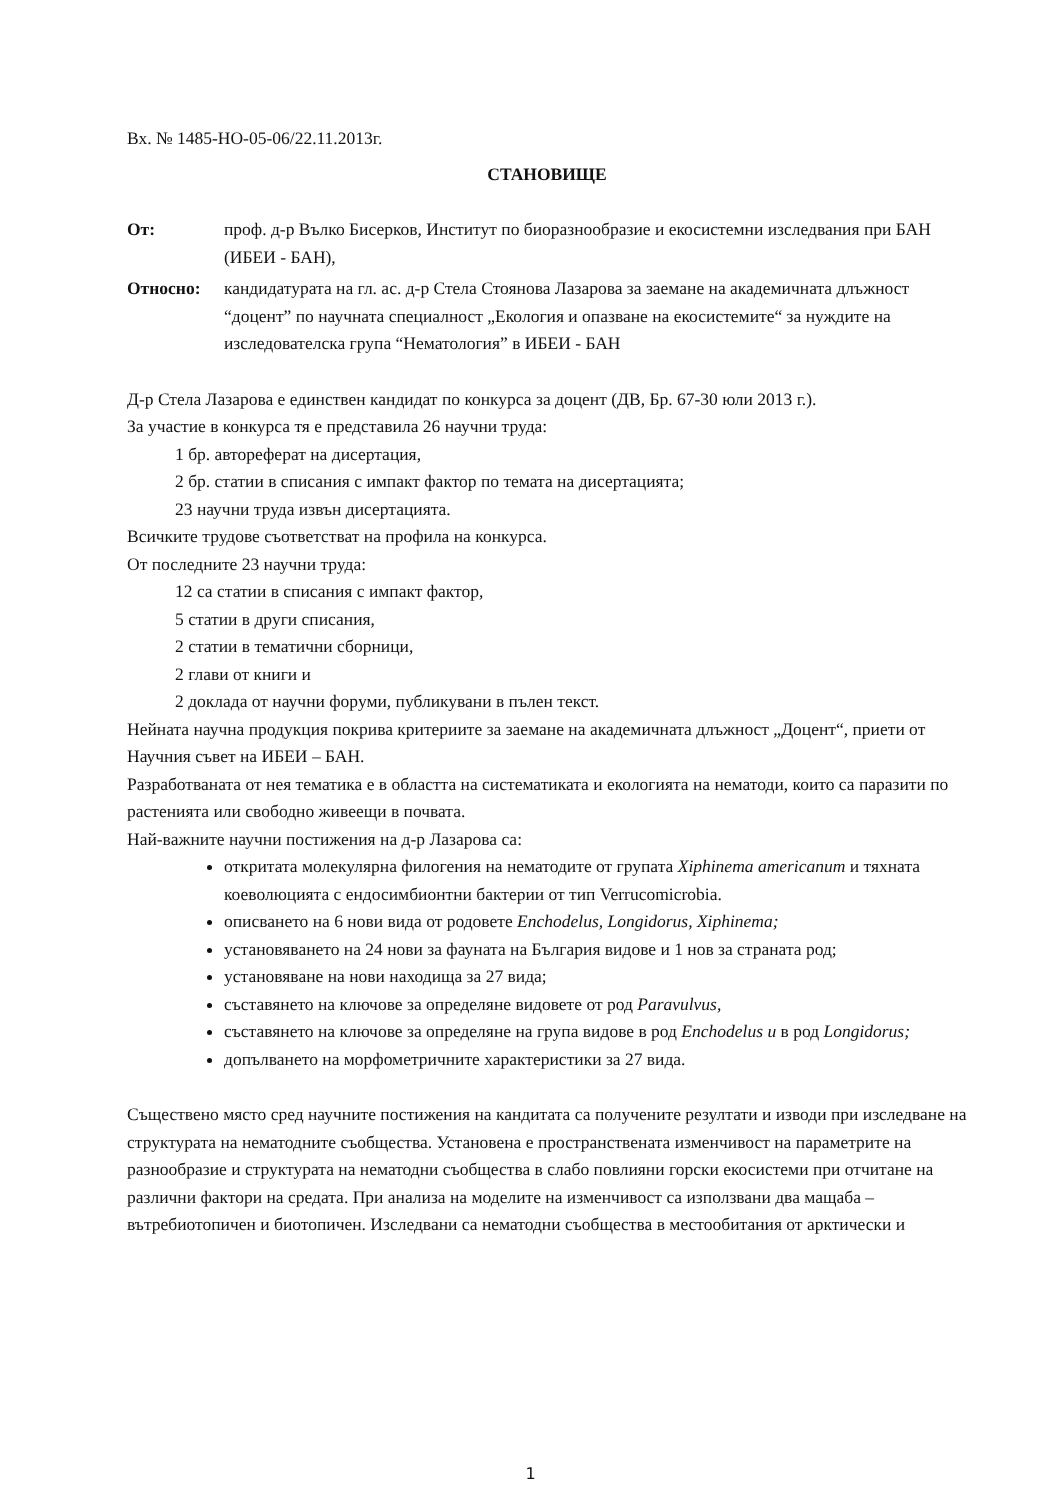Вх. № 1485-НО-05-06/22.11.2013г.
СТАНОВИЩЕ
От: проф. д-р Вълко Бисерков, Институт по биоразнообразие и екосистемни изследвания при БАН (ИБЕИ - БАН),
Относно: кандидатурата на гл. ас. д-р Стела Стоянова Лазарова за заемане на академичната длъжност “доцент” по научната специалност „Екология и опазване на екосистемите“ за нуждите на изследователска група “Нематология” в ИБЕИ - БАН
Д-р Стела Лазарова е единствен кандидат по конкурса за доцент (ДВ, Бр. 67-30 юли 2013 г.).
За участие в конкурса тя е представила 26 научни труда:
1 бр. автореферат на дисертация,
2 бр. статии в списания с импакт фактор по темата на дисертацията;
23 научни труда извън дисертацията.
Всичките трудове съответстват на профила на конкурса.
От последните 23 научни труда:
12 са статии в списания с импакт фактор,
5 статии в други списания,
2 статии в тематични сборници,
2 глави от книги и
2 доклада от научни форуми, публикувани в пълен текст.
Нейната научна продукция покрива критериите за заемане на академичната длъжност „Доцент“, приети от Научния съвет на ИБЕИ – БАН.
Разработваната от нея тематика е в областта на систематиката и екологията на нематоди, които са паразити по растенията или свободно живеещи в почвата.
Най-важните научни постижения на д-р Лазарова са:
откритата молекулярна филогения на нематодите от групата Xiphinema americanum и тяхната коеволюцията с ендосимбионтни бактерии от тип Verrucomicrobia.
описването на 6 нови вида от родовете Enchodelus, Longidorus, Xiphinema;
установяването на 24 нови за фауната на България видове и 1 нов за страната род;
установяване на нови находища за 27 вида;
съставянето на ключове за определяне видовете от род Paravulvus,
съставянето на ключове за определяне на група видове в род Enchodelus и в род Longidorus;
допълването на морфометричните характеристики за 27 вида.
Съществено място сред научните постижения на кандитата са получените резултати и изводи при изследване на структурата на нематодните съобщества. Установена е пространствената изменчивост на параметрите на разнообразие и структурата на нематодни съобщества в слабо повлияни горски екосистеми при отчитане на различни фактори на средата. При анализа на моделите на изменчивост са използвани два мащаба – вътребиотопичен и биотопичен. Изследвани са нематодни съобщества в местообитания от арктически и
1